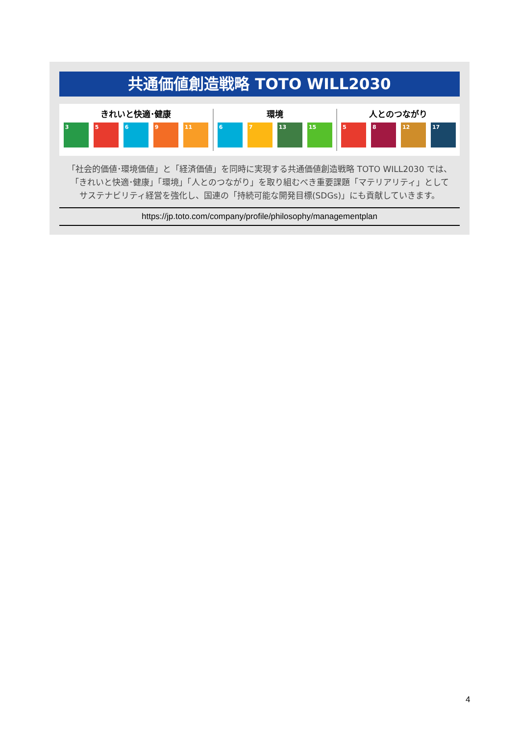共通価値創造戦略 TOTO WILL2030
きれいと快適･健康
3 5 6 9 11
環境
6 7 13 15
人とのつながり
5 8 12 17
「社会的価値･環境価値」と「経済価値」を同時に実現する共通価値創造戦略 TOTO WILL2030 では、
「きれいと快適･健康」「環境」「人とのつながり」を取り組むべき重要課題「マテリアリティ」として
サステナビリティ経営を強化し、国連の「持続可能な開発目標(SDGs)」にも貢献していきます。
https://jp.toto.com/company/profile/philosophy/managementplan
4